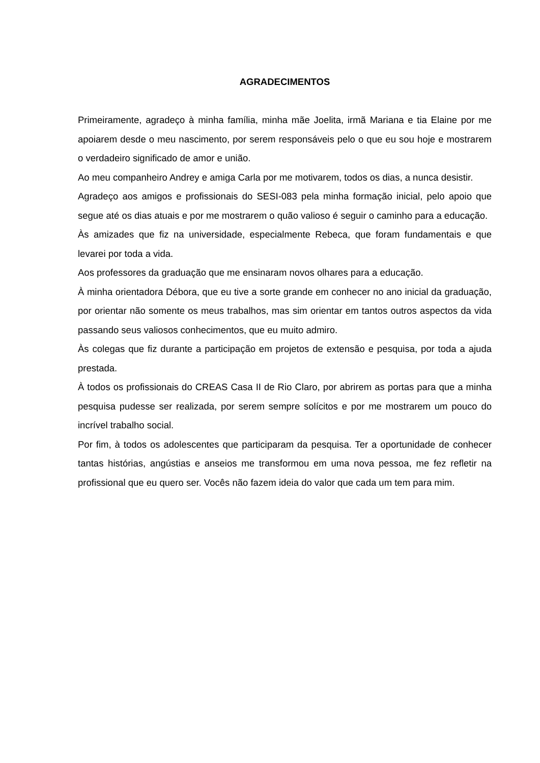AGRADECIMENTOS
Primeiramente, agradeço à minha família, minha mãe Joelita, irmã Mariana e tia Elaine por me apoiarem desde o meu nascimento, por serem responsáveis pelo o que eu sou hoje e mostrarem o verdadeiro significado de amor e união.
Ao meu companheiro Andrey e amiga Carla por me motivarem, todos os dias, a nunca desistir.
Agradeço aos amigos e profissionais do SESI-083 pela minha formação inicial, pelo apoio que segue até os dias atuais e por me mostrarem o quão valioso é seguir o caminho para a educação.
Às amizades que fiz na universidade, especialmente Rebeca, que foram fundamentais e que levarei por toda a vida.
Aos professores da graduação que me ensinaram novos olhares para a educação.
À minha orientadora Débora, que eu tive a sorte grande em conhecer no ano inicial da graduação, por orientar não somente os meus trabalhos, mas sim orientar em tantos outros aspectos da vida passando seus valiosos conhecimentos, que eu muito admiro.
Às colegas que fiz durante a participação em projetos de extensão e pesquisa, por toda a ajuda prestada.
À todos os profissionais do CREAS Casa II de Rio Claro, por abrirem as portas para que a minha pesquisa pudesse ser realizada, por serem sempre solícitos e por me mostrarem um pouco do incrível trabalho social.
Por fim, à todos os adolescentes que participaram da pesquisa. Ter a oportunidade de conhecer tantas histórias, angústias e anseios me transformou em uma nova pessoa, me fez refletir na profissional que eu quero ser. Vocês não fazem ideia do valor que cada um tem para mim.